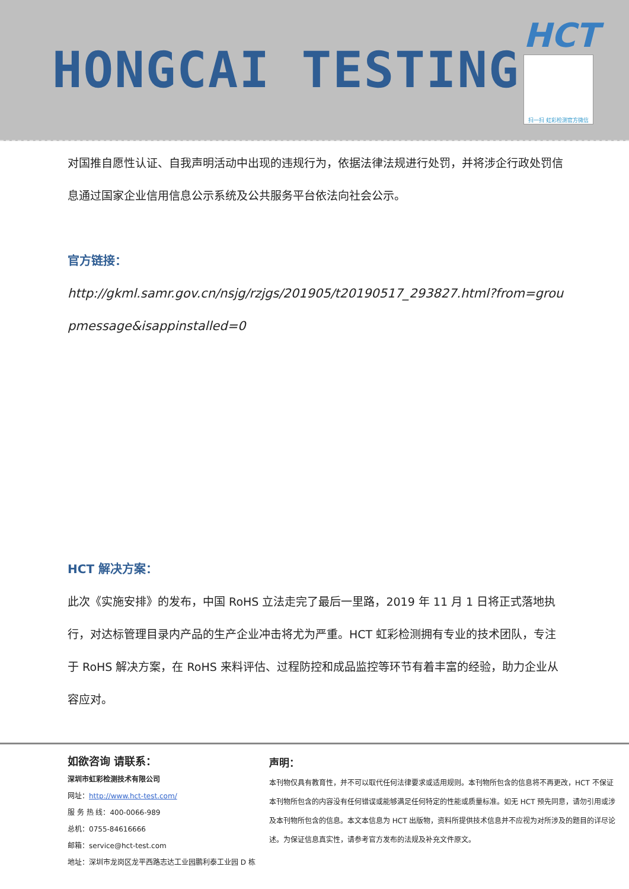HONGCAI TESTING
HCT
扫一扫 虹彩检测官方微信
对国推自愿性认证、自我声明活动中出现的违规行为，依据法律法规进行处罚，并将涉企行政处罚信息通过国家企业信用信息公示系统及公共服务平台依法向社会公示。
官方链接：
http://gkml.samr.gov.cn/nsjg/rzjgs/201905/t20190517_293827.html?from=groupmessage&isappinstalled=0
HCT 解决方案：
此次《实施安排》的发布，中国 RoHS 立法走完了最后一里路，2019 年 11 月 1 日将正式落地执行，对达标管理目录内产品的生产企业冲击将尤为严重。HCT 虹彩检测拥有专业的技术团队，专注于 RoHS 解决方案，在 RoHS 来料评估、过程防控和成品监控等环节有着丰富的经验，助力企业从容应对。
如欲咨询 请联系：
深圳市虹彩检测技术有限公司
网址：http://www.hct-test.com/
服 务 热 线：400-0066-989
总机：0755-84616666
邮箱：service@hct-test.com
地址：深圳市龙岗区龙平西路志达工业园鹏利泰工业园 D 栋
声明：
本刊物仅具有教育性，并不可以取代任何法律要求或适用规则。本刊物所包含的信息将不再更改，HCT 不保证本刊物所包含的内容没有任何错误或能够满足任何特定的性能或质量标准。如无 HCT 预先同意，请勿引用或涉及本刊物所包含的信息。本文本信息为 HCT 出版物，资料所提供技术信息并不应视为对所涉及的题目的详尽论述。为保证信息真实性，请参考官方发布的法规及补充文件原文。